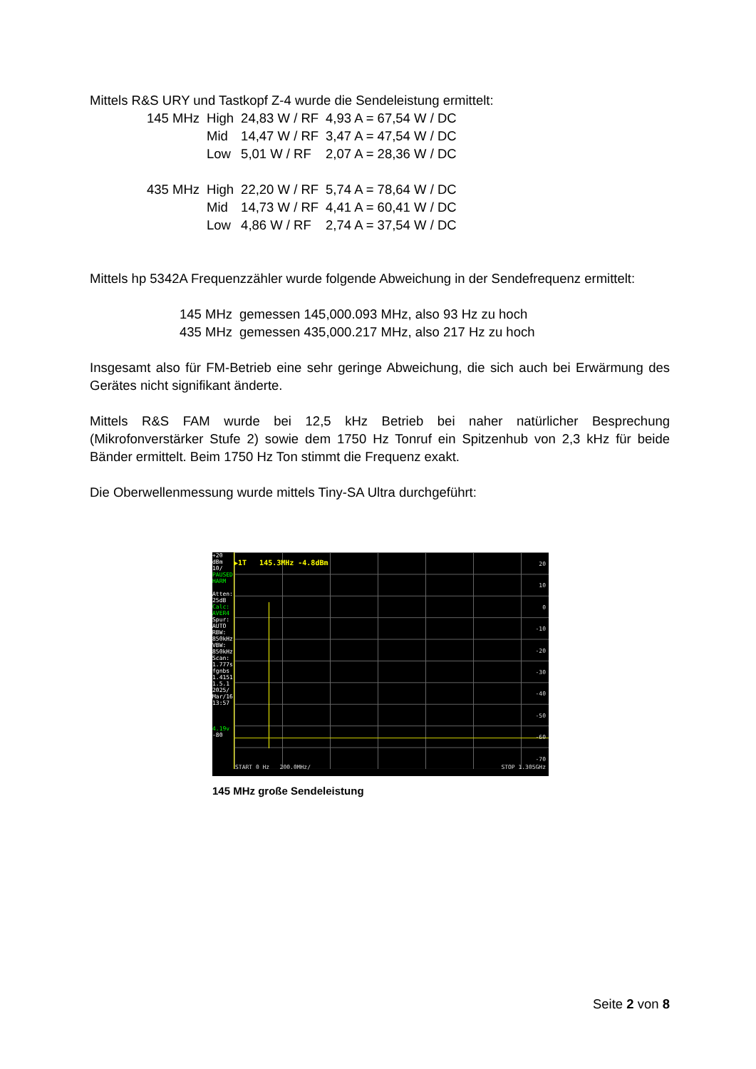Mittels R&S URY und Tastkopf Z-4 wurde die Sendeleistung ermittelt:
| 145 MHz | High | 24,83 W / RF | 4,93 A = 67,54 W / DC |
| | Mid | 14,47 W / RF | 3,47 A = 47,54 W / DC |
| | Low | 5,01 W / RF | 2,07 A = 28,36 W / DC |
| 435 MHz | High | 22,20 W / RF | 5,74 A = 78,64 W / DC |
| | Mid | 14,73 W / RF | 4,41 A = 60,41 W / DC |
| | Low | 4,86 W / RF | 2,74 A = 37,54 W / DC |
Mittels hp 5342A Frequenzzähler wurde folgende Abweichung in der Sendefrequenz ermittelt:
| 145 MHz | gemessen 145,000.093 MHz, also 93 Hz zu hoch |
| 435 MHz | gemessen 435,000.217 MHz, also 217 Hz zu hoch |
Insgesamt also für FM-Betrieb eine sehr geringe Abweichung, die sich auch bei Erwärmung des Gerätes nicht signifikant änderte.
Mittels R&S FAM wurde bei 12,5 kHz Betrieb bei naher natürlicher Besprechung (Mikrofonverstärker Stufe 2) sowie dem 1750 Hz Tonruf ein Spitzenhub von 2,3 kHz für beide Bänder ermittelt. Beim 1750 Hz Ton stimmt die Frequenz exakt.
Die Oberwellenmessung wurde mittels Tiny-SA Ultra durchgeführt:
+20
dBm
10/
PAUSED
HARM
Atten:
25dB
Calc:
AVER4
Spur:
AUTO
RBW:
850kHz
VBW:
850kHz
Scan:
1.777s
fgnbs
1.4151
1.5.1
2025/
Mar/16
13:57
4.19v
-80
▶1T 145.3MHz -4.8dBm
20
10
0
-10
-20
-30
-40
-50
-60
-70
START 0 Hz 200.0MHz/ STOP 1.305GHz
145 MHz große Sendeleistung
Seite 2 von 8